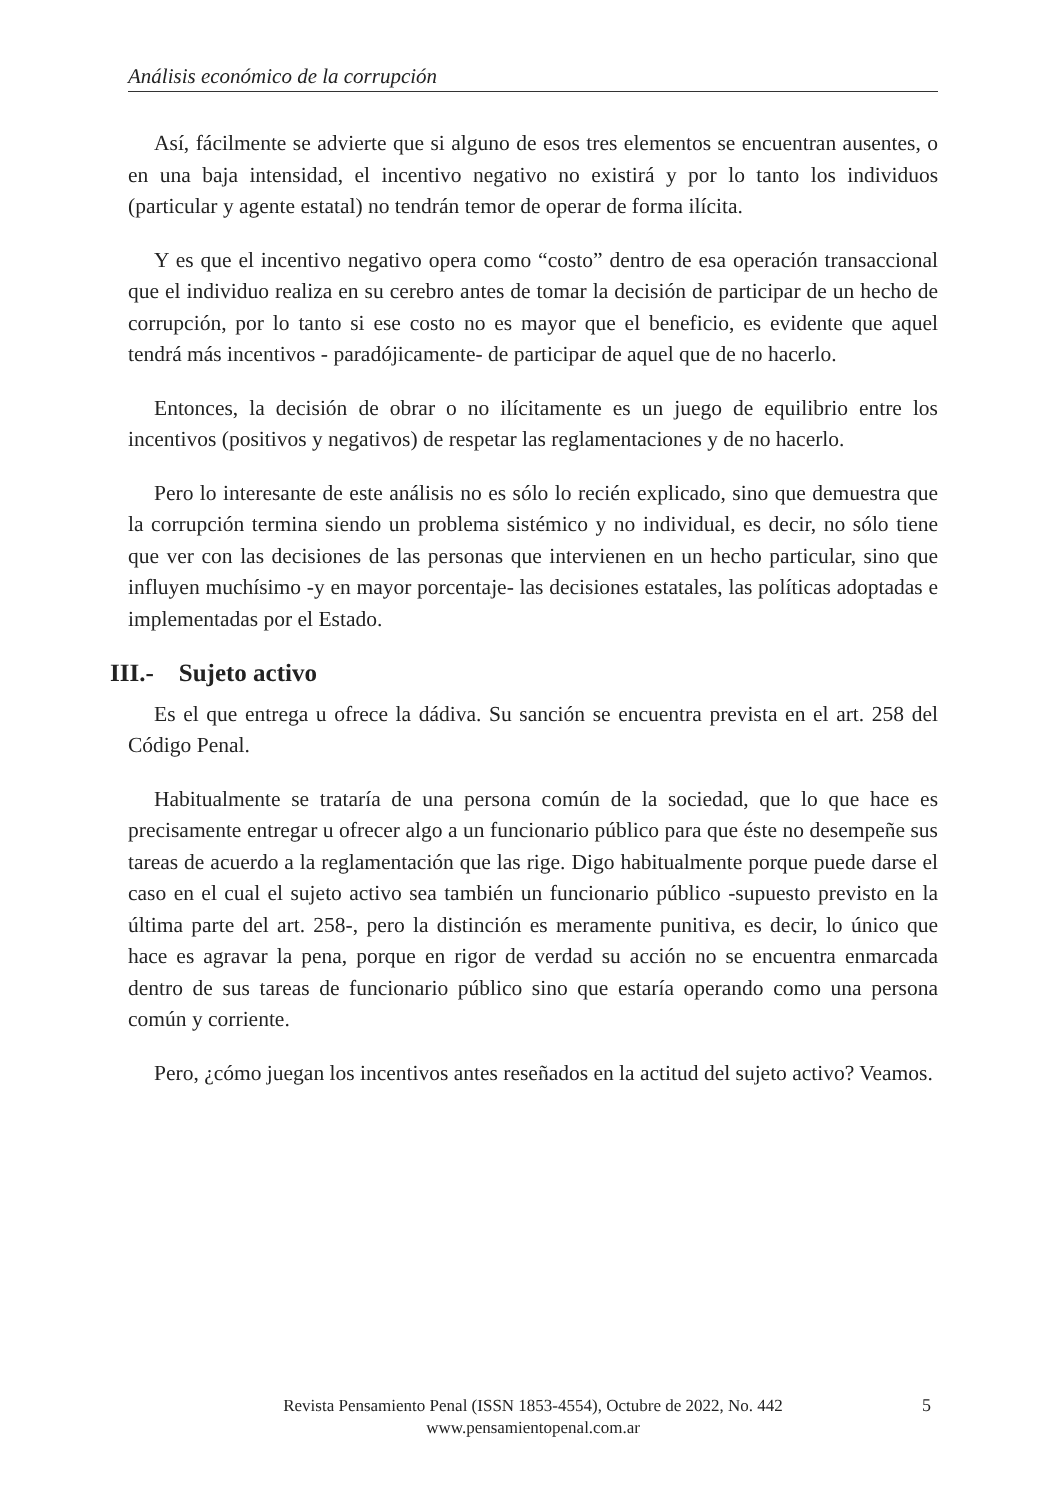Análisis económico de la corrupción
Así, fácilmente se advierte que si alguno de esos tres elementos se encuentran ausentes, o en una baja intensidad, el incentivo negativo no existirá y por lo tanto los individuos (particular y agente estatal) no tendrán temor de operar de forma ilícita.
Y es que el incentivo negativo opera como “costo” dentro de esa operación transaccional que el individuo realiza en su cerebro antes de tomar la decisión de participar de un hecho de corrupción, por lo tanto si ese costo no es mayor que el beneficio, es evidente que aquel tendrá más incentivos - paradójicamente- de participar de aquel que de no hacerlo.
Entonces, la decisión de obrar o no ilícitamente es un juego de equilibrio entre los incentivos (positivos y negativos) de respetar las reglamentaciones y de no hacerlo.
Pero lo interesante de este análisis no es sólo lo recién explicado, sino que demuestra que la corrupción termina siendo un problema sistémico y no individual, es decir, no sólo tiene que ver con las decisiones de las personas que intervienen en un hecho particular, sino que influyen muchísimo -y en mayor porcentaje- las decisiones estatales, las políticas adoptadas e implementadas por el Estado.
III.- Sujeto activo
Es el que entrega u ofrece la dádiva. Su sanción se encuentra prevista en el art. 258 del Código Penal.
Habitualmente se trataría de una persona común de la sociedad, que lo que hace es precisamente entregar u ofrecer algo a un funcionario público para que éste no desempeñe sus tareas de acuerdo a la reglamentación que las rige. Digo habitualmente porque puede darse el caso en el cual el sujeto activo sea también un funcionario público -supuesto previsto en la última parte del art. 258-, pero la distinción es meramente punitiva, es decir, lo único que hace es agravar la pena, porque en rigor de verdad su acción no se encuentra enmarcada dentro de sus tareas de funcionario público sino que estaría operando como una persona común y corriente.
Pero, ¿cómo juegan los incentivos antes reseñados en la actitud del sujeto activo? Veamos.
Revista Pensamiento Penal (ISSN 1853-4554), Octubre de 2022, No. 442
www.pensamientopenal.com.ar
5